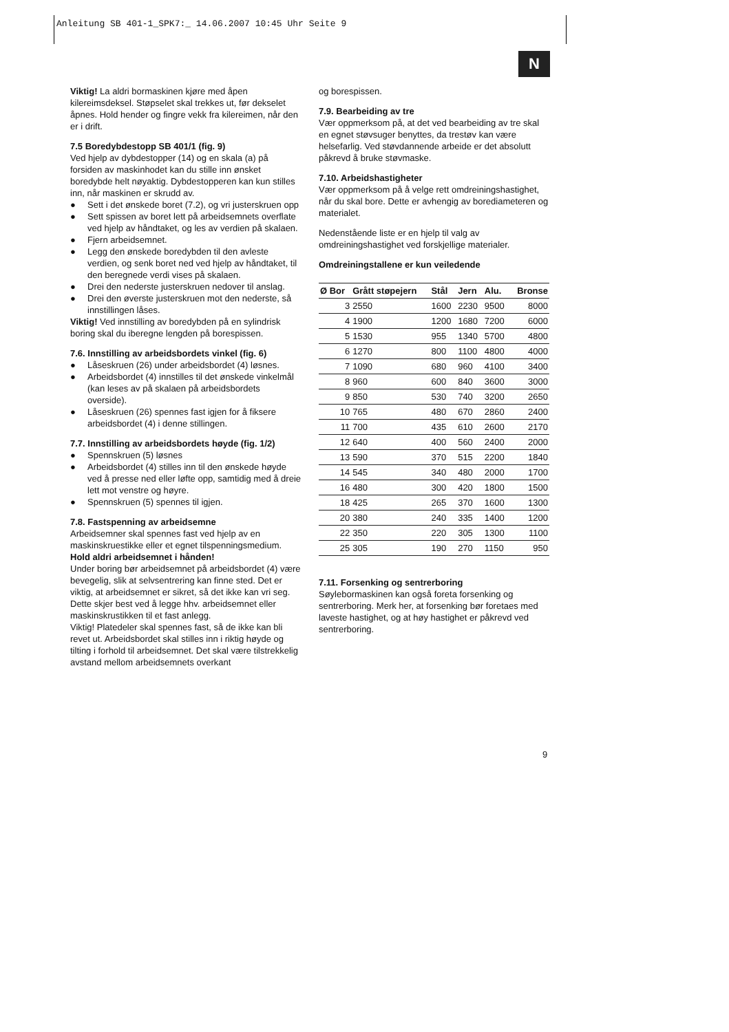Anleitung SB 401-1_SPK7:_ 14.06.2007 10:45 Uhr Seite 9
N
Viktig! La aldri bormaskinen kjøre med åpen kilereimsdeksel. Støpselet skal trekkes ut, før dekselet åpnes. Hold hender og fingre vekk fra kilereimen, når den er i drift.
7.5 Boredybdestopp SB 401/1 (fig. 9)
Ved hjelp av dybdestopper (14) og en skala (a) på forsiden av maskinhodet kan du stille inn ønsket boredybde helt nøyaktig. Dybdestopperen kan kun stilles inn, når maskinen er skrudd av.
● Sett i det ønskede boret (7.2), og vri justerskruen opp
● Sett spissen av boret lett på arbeidsemnets overflate ved hjelp av håndtaket, og les av verdien på skalaen.
● Fjern arbeidsemnet.
● Legg den ønskede boredybden til den avleste verdien, og senk boret ned ved hjelp av håndtaket, til den beregnede verdi vises på skalaen.
● Drei den nederste justerskruen nedover til anslag.
● Drei den øverste justerskruen mot den nederste, så innstillingen låses.
Viktig! Ved innstilling av boredybden på en sylindrisk boring skal du iberegne lengden på borespissen.
7.6. Innstilling av arbeidsbordets vinkel (fig. 6)
● Låseskruen (26) under arbeidsbordet (4) løsnes.
● Arbeidsbordet (4) innstilles til det ønskede vinkelmål (kan leses av på skalaen på arbeidsbordets overside).
● Låseskruen (26) spennes fast igjen for å fiksere arbeidsbordet (4) i denne stillingen.
7.7. Innstilling av arbeidsbordets høyde (fig. 1/2)
● Spennskruen (5) løsnes
● Arbeidsbordet (4) stilles inn til den ønskede høyde ved å presse ned eller løfte opp, samtidig med å dreie lett mot venstre og høyre.
● Spennskruen (5) spennes til igjen.
7.8. Fastspenning av arbeidsemne
Arbeidsemner skal spennes fast ved hjelp av en maskinskruestikke eller et egnet tilspenningsmedium.
Hold aldri arbeidsemnet i hånden!
Under boring bør arbeidsemnet på arbeidsbordet (4) være bevegelig, slik at selvsentrering kan finne sted. Det er viktig, at arbeidsemnet er sikret, så det ikke kan vri seg. Dette skjer best ved å legge hhv. arbeidsemnet eller maskinskrustikken til et fast anlegg.
Viktig! Platedeler skal spennes fast, så de ikke kan bli revet ut. Arbeidsbordet skal stilles inn i riktig høyde og tilting i forhold til arbeidsemnet. Det skal være tilstrekkelig avstand mellom arbeidsemnets overkant
og borespissen.
7.9. Bearbeiding av tre
Vær oppmerksom på, at det ved bearbeiding av tre skal en egnet støvsuger benyttes, da trestøv kan være helsefarlig. Ved støvdannende arbeide er det absolutt påkrevd å bruke støvmaske.
7.10. Arbeidshastigheter
Vær oppmerksom på å velge rett omdreiningshastighet, når du skal bore. Dette er avhengig av borediameteren og materialet.
Nedenstående liste er en hjelp til valg av omdreiningshastighet ved forskjellige materialer.
Omdreiningstallene er kun veiledende
| Ø Bor | Grått støpejern | Stål | Jern | Alu. | Bronse |
| --- | --- | --- | --- | --- | --- |
| 3 | 2550 | 1600 | 2230 | 9500 | 8000 |
| 4 | 1900 | 1200 | 1680 | 7200 | 6000 |
| 5 | 1530 | 955 | 1340 | 5700 | 4800 |
| 6 | 1270 | 800 | 1100 | 4800 | 4000 |
| 7 | 1090 | 680 | 960 | 4100 | 3400 |
| 8 | 960 | 600 | 840 | 3600 | 3000 |
| 9 | 850 | 530 | 740 | 3200 | 2650 |
| 10 | 765 | 480 | 670 | 2860 | 2400 |
| 11 | 700 | 435 | 610 | 2600 | 2170 |
| 12 | 640 | 400 | 560 | 2400 | 2000 |
| 13 | 590 | 370 | 515 | 2200 | 1840 |
| 14 | 545 | 340 | 480 | 2000 | 1700 |
| 16 | 480 | 300 | 420 | 1800 | 1500 |
| 18 | 425 | 265 | 370 | 1600 | 1300 |
| 20 | 380 | 240 | 335 | 1400 | 1200 |
| 22 | 350 | 220 | 305 | 1300 | 1100 |
| 25 | 305 | 190 | 270 | 1150 | 950 |
7.11. Forsenking og sentrerboring
Søylebormaskinen kan også foreta forsenking og sentrerboring. Merk her, at forsenking bør foretaes med laveste hastighet, og at høy hastighet er påkrevd ved sentrerboring.
9